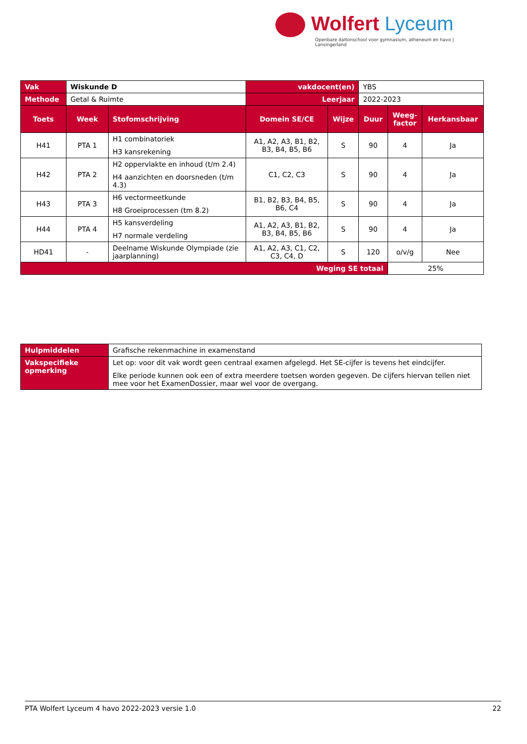Wolfert Lyceum
Openbare daltonschool voor gymnasium, atheneum en havo | Lansingerland
| Vak | Wiskunde D | | vakdocent(en) | | YBS | | |
| Methode | Getal & Ruimte | | Leerjaar | | 2022-2023 | | |
| Toets | Week | Stofomschrijving | Domein SE/CE | Wijze | Duur | Weeg- factor | Herkansbaar |
| H41 | PTA 1 | H1 combinatoriek H3 kansrekening | A1, A2, A3, B1, B2, B3, B4, B5, B6 | S | 90 | 4 | Ja |
| H42 | PTA 2 | H2 oppervlakte en inhoud (t/m 2.4) H4 aanzichten en doorsneden (t/m 4.3) | C1, C2, C3 | S | 90 | 4 | Ja |
| H43 | PTA 3 | H6 vectormeetkunde H8 Groeiprocessen (tm 8.2) | B1, B2, B3, B4, B5, B6, C4 | S | 90 | 4 | Ja |
| H44 | PTA 4 | H5 kansverdeling H7 normale verdeling | A1, A2, A3, B1, B2, B3, B4, B5, B6 | S | 90 | 4 | Ja |
| HD41 | - | Deelname Wiskunde Olympiade (zie jaarplanning) | A1, A2, A3, C1, C2, C3, C4, D | S | 120 | o/v/g | Nee |
| Weging SE totaal | | | | | | 25% | |
| Hulpmiddelen | Grafische rekenmachine in examenstand |
| Vakspecifieke opmerking | Let op: voor dit vak wordt geen centraal examen afgelegd. Het SE-cijfer is tevens het eindcijfer. Elke periode kunnen ook een of extra meerdere toetsen worden gegeven. De cijfers hiervan tellen niet mee voor het ExamenDossier, maar wel voor de overgang. |
PTA Wolfert Lyceum 4 havo 2022-2023 versie 1.0 22